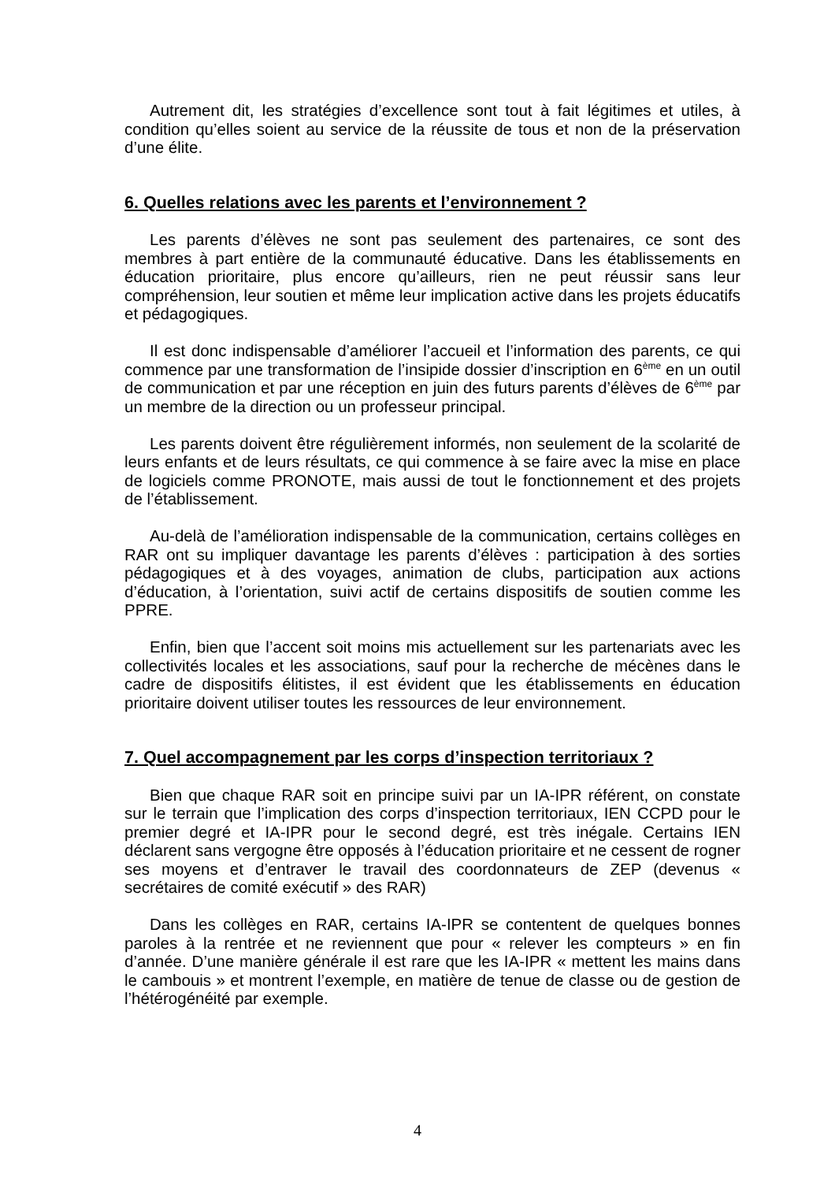Autrement dit, les stratégies d’excellence sont tout à fait légitimes et utiles, à condition qu’elles soient au service de la réussite de tous et non de la préservation d’une élite.
6. Quelles relations avec les parents et l’environnement ?
Les parents d’élèves ne sont pas seulement des partenaires, ce sont des membres à part entière de la communauté éducative. Dans les établissements en éducation prioritaire, plus encore qu’ailleurs, rien ne peut réussir sans leur compréhension, leur soutien et même leur implication active dans les projets éducatifs et pédagogiques.
Il est donc indispensable d’améliorer l’accueil et l’information des parents, ce qui commence par une transformation de l’insipide dossier d’inscription en 6<sup>ème</sup> en un outil de communication et par une réception en juin des futurs parents d’élèves de 6<sup>ème</sup> par un membre de la direction ou un professeur principal.
Les parents doivent être régulièrement informés, non seulement de la scolarité de leurs enfants et de leurs résultats, ce qui commence à se faire avec la mise en place de logiciels comme PRONOTE, mais aussi de tout le fonctionnement et des projets de l’établissement.
Au-delà de l’amélioration indispensable de la communication, certains collèges en RAR ont su impliquer davantage les parents d’élèves : participation à des sorties pédagogiques et à des voyages, animation de clubs, participation aux actions d’éducation, à l’orientation, suivi actif de certains dispositifs de soutien comme les PPRE.
Enfin, bien que l’accent soit moins mis actuellement sur les partenariats avec les collectivités locales et les associations, sauf pour la recherche de mécènes dans le cadre de dispositifs élitistes, il est évident que les établissements en éducation prioritaire doivent utiliser toutes les ressources de leur environnement.
7. Quel accompagnement par les corps d’inspection territoriaux ?
Bien que chaque RAR soit en principe suivi par un IA-IPR référent, on constate sur le terrain que l’implication des corps d’inspection territoriaux, IEN CCPD pour le premier degré et IA-IPR pour le second degré, est très inégale. Certains IEN déclarent sans vergogne être opposés à l’éducation prioritaire et ne cessent de rogner ses moyens et d’entraver le travail des coordonnateurs de ZEP (devenus « secrétaires de comité exécutif » des RAR)
Dans les collèges en RAR, certains IA-IPR se contentent de quelques bonnes paroles à la rentrée et ne reviennent que pour « relever les compteurs » en fin d’année. D’une manière générale il est rare que les IA-IPR « mettent les mains dans le cambouis » et montrent l’exemple, en matière de tenue de classe ou de gestion de l’hétérogénéité par exemple.
4